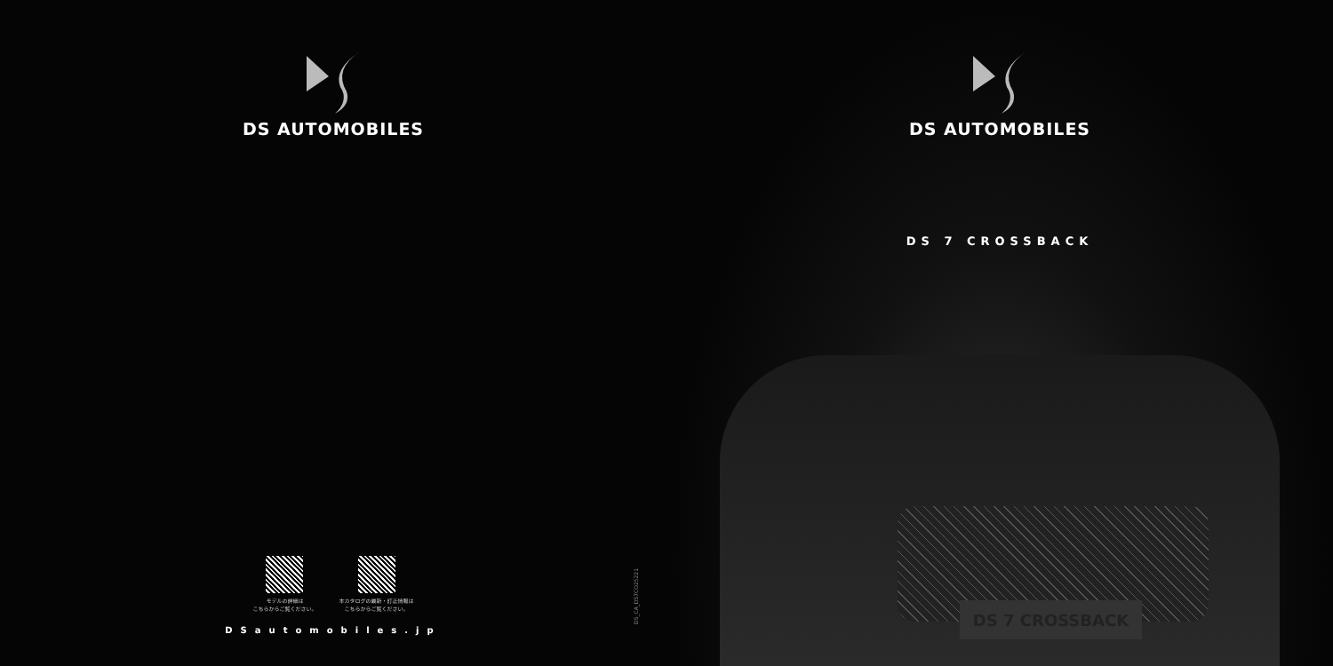DS AUTOMOBILES
モデルの詳細は
こちらからご覧ください。
本カタログの最新・訂正情報は
こちらからご覧ください。
DSautomobiles.jp
DS_CA_DS7CO25221
DS AUTOMOBILES
DS 7 CROSSBACK
DS 7 CROSSBACK